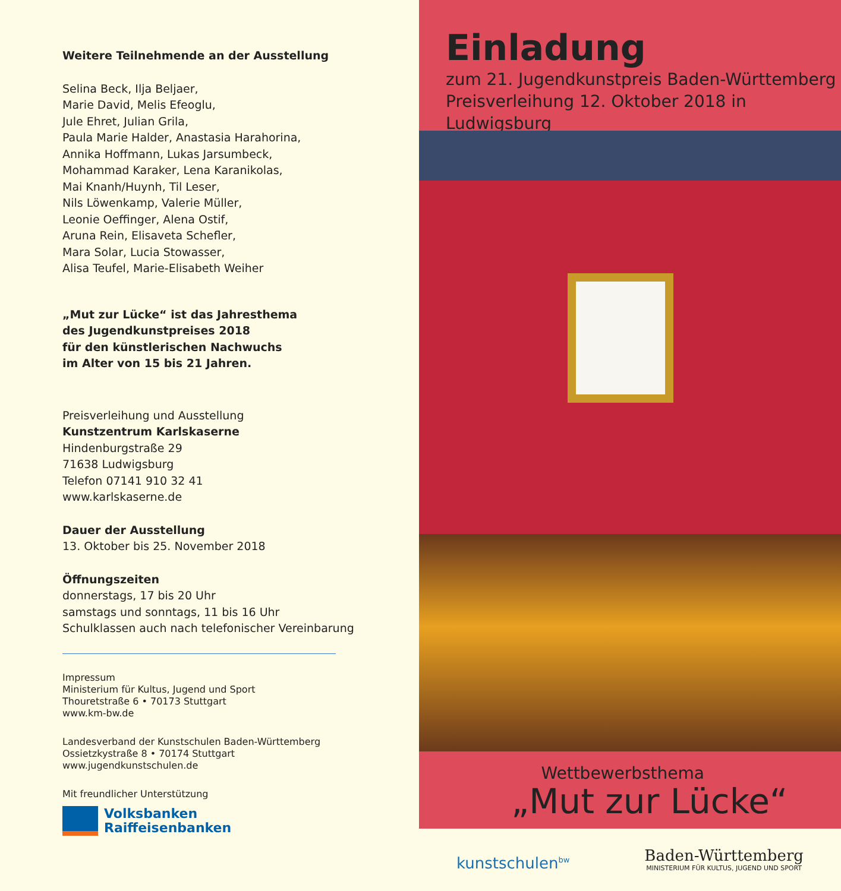Weitere Teilnehmende an der Ausstellung
Selina Beck, Ilja Beljaer,
Marie David, Melis Efeoglu,
Jule Ehret, Julian Grila,
Paula Marie Halder, Anastasia Harahorina,
Annika Hoffmann, Lukas Jarsumbeck,
Mohammad Karaker, Lena Karanikolas,
Mai Knanh/Huynh, Til Leser,
Nils Löwenkamp, Valerie Müller,
Leonie Oeffinger, Alena Ostif,
Aruna Rein, Elisaveta Schefler,
Mara Solar, Lucia Stowasser,
Alisa Teufel, Marie-Elisabeth Weiher
„Mut zur Lücke“ ist das Jahresthema
des Jugendkunstpreises 2018
für den künstlerischen Nachwuchs
im Alter von 15 bis 21 Jahren.
Preisverleihung und Ausstellung
Kunstzentrum Karlskaserne
Hindenburgstraße 29
71638 Ludwigsburg
Telefon 07141 910 32 41
www.karlskaserne.de
Dauer der Ausstellung
13. Oktober bis 25. November 2018
Öffnungszeiten
donnerstags, 17 bis 20 Uhr
samstags und sonntags, 11 bis 16 Uhr
Schulklassen auch nach telefonischer Vereinbarung
Impressum
Ministerium für Kultus, Jugend und Sport
Thouretstraße 6 • 70173 Stuttgart
www.km-bw.de
Landesverband der Kunstschulen Baden-Württemberg
Ossietzkystraße 8 • 70174 Stuttgart
www.jugendkunstschulen.de
Mit freundlicher Unterstützung
Volksbanken
Raiffeisenbanken
Einladung
zum 21. Jugendkunstpreis Baden-Württemberg
Preisverleihung 12. Oktober 2018 in Ludwigsburg
Wettbewerbsthema
„Mut zur Lücke“
kunstschulen<sup>bw</sup>
Baden-Württemberg
MINISTERIUM FÜR KULTUS, JUGEND UND SPORT